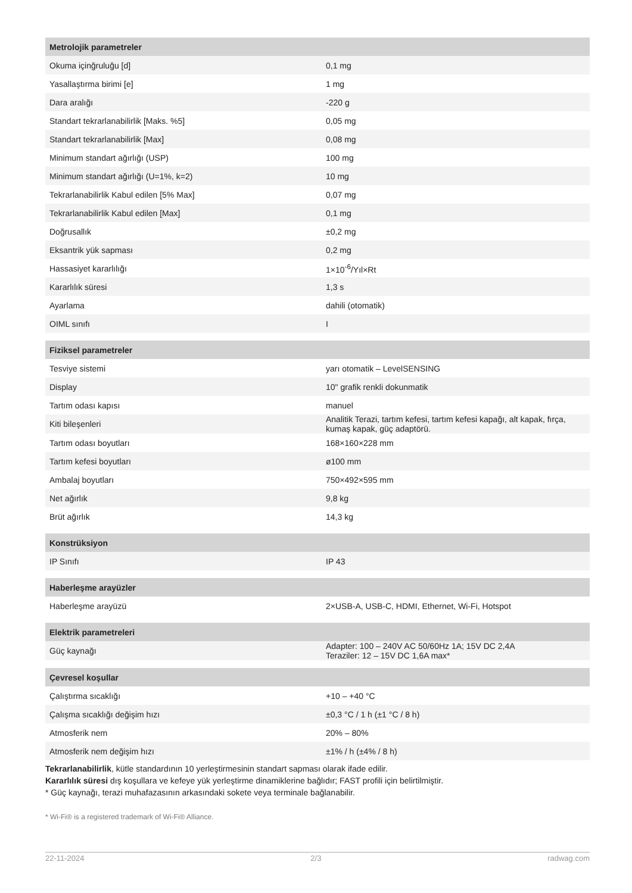| Metrolojik parametreler | |
| --- | --- |
| Okuma içinğruluğu [d] | 0,1 mg |
| Yasallaştırma birimi [e] | 1 mg |
| Dara aralığı | -220 g |
| Standart tekrarlanabilirlik [Maks. %5] | 0,05 mg |
| Standart tekrarlanabilirlik [Max] | 0,08 mg |
| Minimum standart ağırlığı (USP) | 100 mg |
| Minimum standart ağırlığı (U=1%, k=2) | 10 mg |
| Tekrarlanabilirlik Kabul edilen [5% Max] | 0,07 mg |
| Tekrarlanabilirlik Kabul edilen [Max] | 0,1 mg |
| Doğrusallık | ±0,2 mg |
| Eksantrik yük sapması | 0,2 mg |
| Hassasiyet kararlılığı | 1×10<sup>-6</sup>/Yıl×Rt |
| Kararlılık süresi | 1,3 s |
| Ayarlama | dahili (otomatik) |
| OIML sınıfı | I |
| Fiziksel parametreler | |
| Tesviye sistemi | yarı otomatik – LevelSENSING |
| Display | 10" grafik renkli dokunmatik |
| Tartım odası kapısı | manuel |
| Kiti bileşenleri | Analitik Terazi, tartım kefesi, tartım kefesi kapağı, alt kapak, fırça, kumaş kapak, güç adaptörü. |
| Tartım odası boyutları | 168×160×228 mm |
| Tartım kefesi boyutları | ø100 mm |
| Ambalaj boyutları | 750×492×595 mm |
| Net ağırlık | 9,8 kg |
| Brüt ağırlık | 14,3 kg |
| Konstrüksiyon | |
| IP Sınıfı | IP 43 |
| Haberleşme arayüzler | |
| Haberleşme arayüzü | 2×USB-A, USB-C, HDMI, Ethernet, Wi-Fi, Hotspot |
| Elektrik parametreleri | |
| Güç kaynağı | Adapter: 100 – 240V AC 50/60Hz 1A; 15V DC 2,4A Teraziler: 12 – 15V DC 1,6A max* |
| Çevresel koşullar | |
| Çalıştırma sıcaklığı | +10 – +40 °C |
| Çalışma sıcaklığı değişim hızı | ±0,3 °C / 1 h (±1 °C / 8 h) |
| Atmosferik nem | 20% – 80% |
| Atmosferik nem değişim hızı | ±1% / h (±4% / 8 h) |
Tekrarlanabilirlik, kütle standardının 10 yerleştirmesinin standart sapması olarak ifade edilir.
Kararlılık süresi dış koşullara ve kefeye yük yerleştirme dinamiklerine bağlıdır; FAST profili için belirtilmiştir.
* Güç kaynağı, terazi muhafazasının arkasındaki sokete veya terminale bağlanabilir.
* Wi-Fi® is a registered trademark of Wi-Fi® Alliance.
22-11-2024 2/3 radwag.com